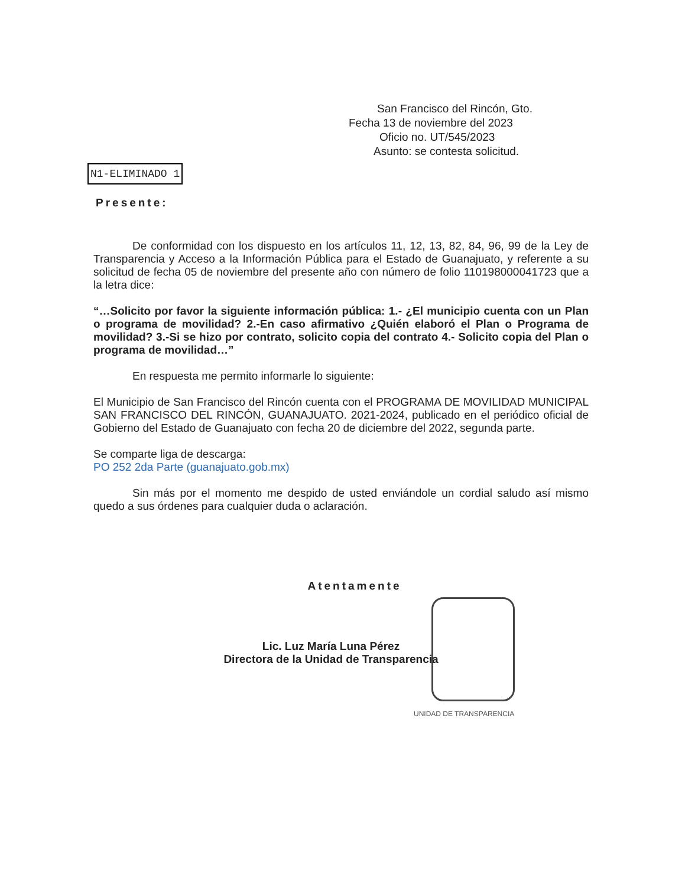San Francisco del Rincón, Gto.
Fecha 13 de noviembre del 2023
Oficio no. UT/545/2023
Asunto: se contesta solicitud.
N1-ELIMINADO 1
Presente:
De conformidad con los dispuesto en los artículos 11, 12, 13, 82, 84, 96, 99 de la Ley de Transparencia y Acceso a la Información Pública para el Estado de Guanajuato, y referente a su solicitud de fecha 05 de noviembre del presente año con número de folio 110198000041723 que a la letra dice:
“…Solicito por favor la siguiente información pública: 1.- ¿El municipio cuenta con un Plan o programa de movilidad? 2.-En caso afirmativo ¿Quién elaboró el Plan o Programa de movilidad? 3.-Si se hizo por contrato, solicito copia del contrato 4.- Solicito copia del Plan o programa de movilidad…”
En respuesta me permito informarle lo siguiente:
El Municipio de San Francisco del Rincón cuenta con el PROGRAMA DE MOVILIDAD MUNICIPAL SAN FRANCISCO DEL RINCÓN, GUANAJUATO. 2021-2024, publicado en el periódico oficial de Gobierno del Estado de Guanajuato con fecha 20 de diciembre del 2022, segunda parte.
Se comparte liga de descarga:
PO 252 2da Parte (guanajuato.gob.mx)
Sin más por el momento me despido de usted enviándole un cordial saludo así mismo quedo a sus órdenes para cualquier duda o aclaración.
Atentamente
Lic. Luz María Luna Pérez
Directora de la Unidad de Transparencia
UNIDAD DE TRANSPARENCIA